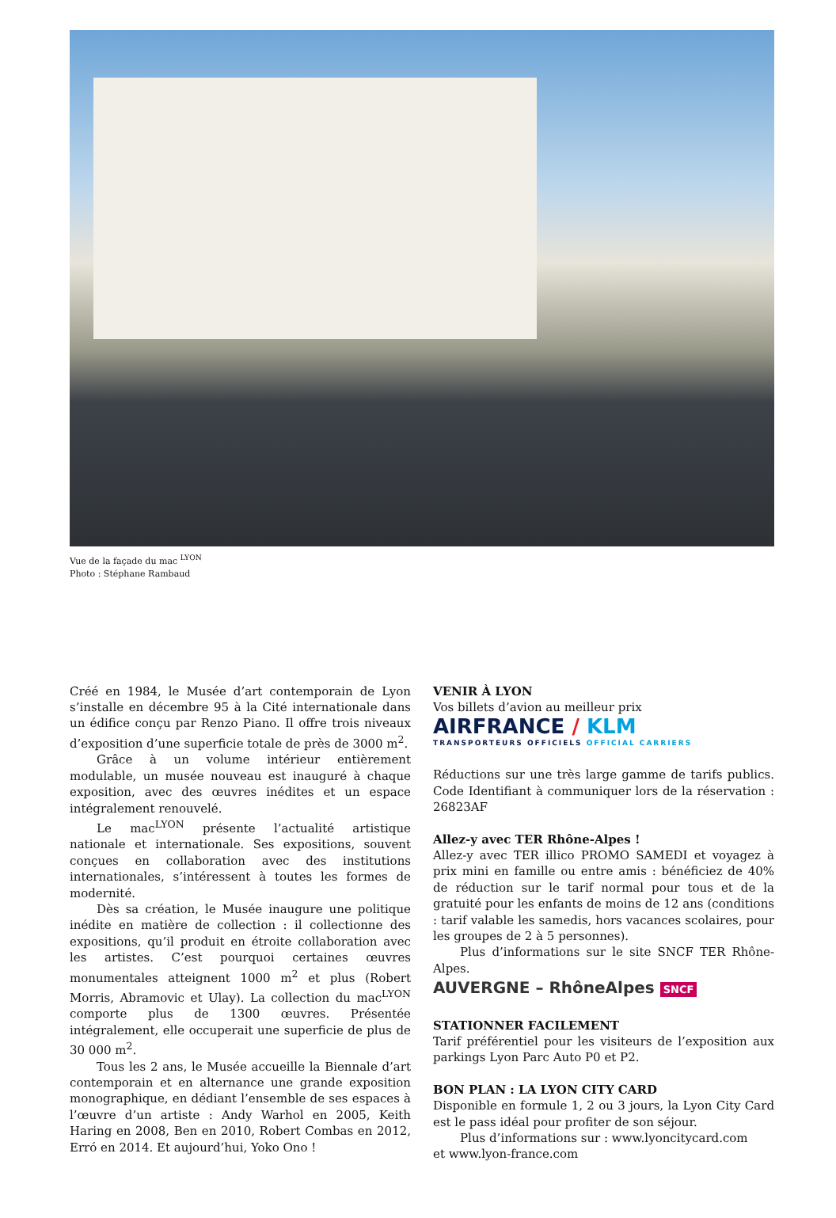Vue de la façade du mac <sup>LYON</sup>
Photo : Stéphane Rambaud
Créé en 1984, le Musée d’art contemporain de Lyon s’installe en décembre 95 à la Cité internationale dans un édifice conçu par Renzo Piano. Il offre trois niveaux d’exposition d’une superficie totale de près de 3000 m<sup>2</sup>.
Grâce à un volume intérieur entièrement modulable, un musée nouveau est inauguré à chaque exposition, avec des œuvres inédites et un espace intégralement renouvelé.
Le mac<sup>LYON</sup> présente l’actualité artistique nationale et internationale. Ses expositions, souvent conçues en collaboration avec des institutions internationales, s’intéressent à toutes les formes de modernité.
Dès sa création, le Musée inaugure une politique inédite en matière de collection : il collectionne des expositions, qu’il produit en étroite collaboration avec les artistes. C’est pourquoi certaines œuvres monumentales atteignent 1000 m<sup>2</sup> et plus (Robert Morris, Abramovic et Ulay). La collection du mac<sup>LYON</sup> comporte plus de 1300 œuvres. Présentée intégralement, elle occuperait une superficie de plus de 30 000 m<sup>2</sup>.
Tous les 2 ans, le Musée accueille la Biennale d’art contemporain et en alternance une grande exposition monographique, en dédiant l’ensemble de ses espaces à l’œuvre d’un artiste : Andy Warhol en 2005, Keith Haring en 2008, Ben en 2010, Robert Combas en 2012, Erró en 2014. Et aujourd’hui, Yoko Ono !
VENIR À LYON
Vos billets d’avion au meilleur prix
AIRFRANCE / KLM
TRANSPORTEURS OFFICIELS OFFICIAL CARRIERS
Réductions sur une très large gamme de tarifs publics. Code Identifiant à communiquer lors de la réservation : 26823AF
Allez-y avec TER Rhône-Alpes !
Allez-y avec TER illico PROMO SAMEDI et voyagez à prix mini en famille ou entre amis : bénéficiez de 40% de réduction sur le tarif normal pour tous et de la gratuité pour les enfants de moins de 12 ans (conditions : tarif valable les samedis, hors vacances scolaires, pour les groupes de 2 à 5 personnes).
Plus d’informations sur le site SNCF TER Rhône-Alpes.
AUVERGNE – RhôneAlpes SNCF
STATIONNER FACILEMENT
Tarif préférentiel pour les visiteurs de l’exposition aux parkings Lyon Parc Auto P0 et P2.
BON PLAN : LA LYON CITY CARD
Disponible en formule 1, 2 ou 3 jours, la Lyon City Card est le pass idéal pour profiter de son séjour.
Plus d’informations sur : www.lyoncitycard.com
et www.lyon-france.com